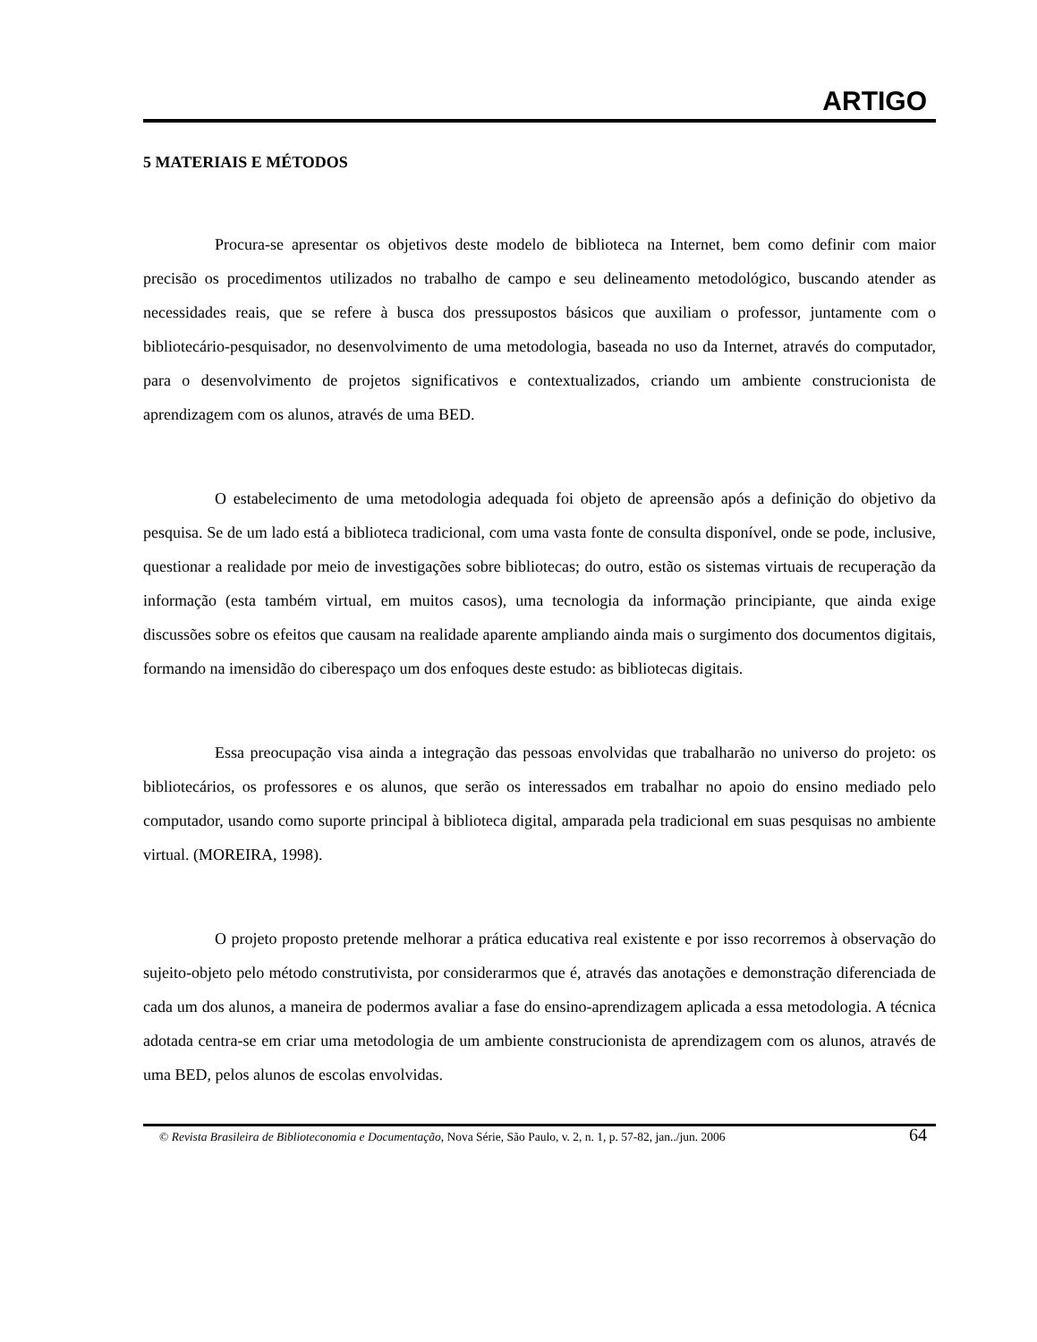ARTIGO
5 MATERIAIS E MÉTODOS
Procura-se apresentar os objetivos deste modelo de biblioteca na Internet, bem como definir com maior precisão os procedimentos utilizados no trabalho de campo e seu delineamento metodológico, buscando atender as necessidades reais, que se refere à busca dos pressupostos básicos que auxiliam o professor, juntamente com o bibliotecário-pesquisador, no desenvolvimento de uma metodologia, baseada no uso da Internet, através do computador, para o desenvolvimento de projetos significativos e contextualizados, criando um ambiente construcionista de aprendizagem com os alunos, através de uma BED.
O estabelecimento de uma metodologia adequada foi objeto de apreensão após a definição do objetivo da pesquisa. Se de um lado está a biblioteca tradicional, com uma vasta fonte de consulta disponível, onde se pode, inclusive, questionar a realidade por meio de investigações sobre bibliotecas; do outro, estão os sistemas virtuais de recuperação da informação (esta também virtual, em muitos casos), uma tecnologia da informação principiante, que ainda exige discussões sobre os efeitos que causam na realidade aparente ampliando ainda mais o surgimento dos documentos digitais, formando na imensidão do ciberespaço um dos enfoques deste estudo: as bibliotecas digitais.
Essa preocupação visa ainda a integração das pessoas envolvidas que trabalharão no universo do projeto: os bibliotecários, os professores e os alunos, que serão os interessados em trabalhar no apoio do ensino mediado pelo computador, usando como suporte principal à biblioteca digital, amparada pela tradicional em suas pesquisas no ambiente virtual. (MOREIRA, 1998).
O projeto proposto pretende melhorar a prática educativa real existente e por isso recorremos à observação do sujeito-objeto pelo método construtivista, por considerarmos que é, através das anotações e demonstração diferenciada de cada um dos alunos, a maneira de podermos avaliar a fase do ensino-aprendizagem aplicada a essa metodologia. A técnica adotada centra-se em criar uma metodologia de um ambiente construcionista de aprendizagem com os alunos, através de uma BED, pelos alunos de escolas envolvidas.
© Revista Brasileira de Biblioteconomia e Documentação, Nova Série, São Paulo, v. 2, n. 1, p. 57-82, jan../jun. 2006 64